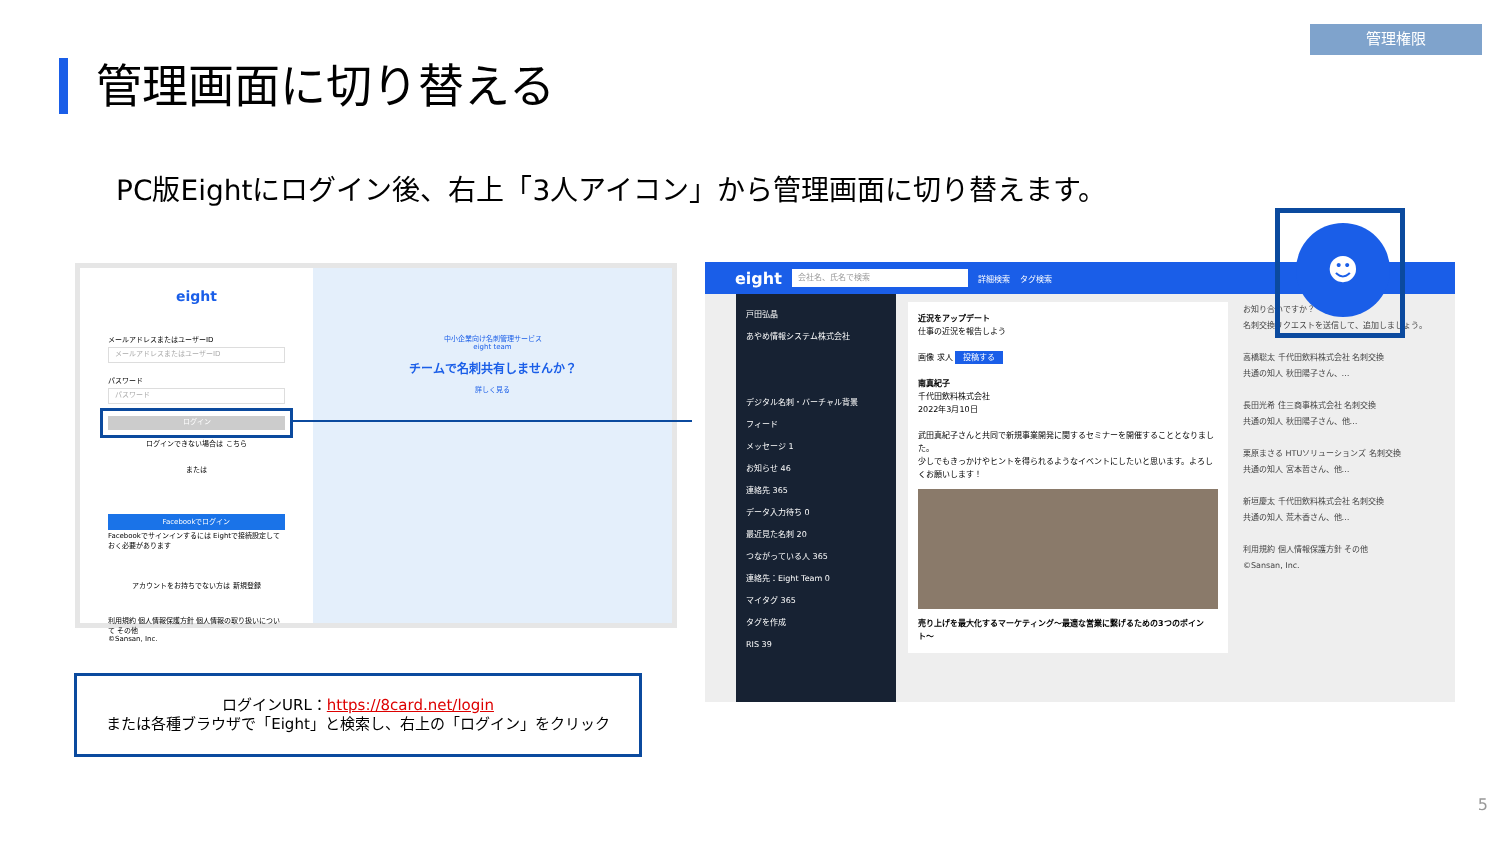管理権限
管理画面に切り替える
PC版Eightにログイン後、右上「3人アイコン」から管理画面に切り替えます。
eight
メールアドレスまたはユーザーID
メールアドレスまたはユーザーID
パスワード
パスワード
ログイン
ログインできない場合は こちら
または
Facebookでログイン
Facebookでサインインするには Eightで接続設定しておく必要があります
アカウントをお持ちでない方は 新規登録
利用規約 個人情報保護方針 個人情報の取り扱いについて その他
©Sansan, Inc.
中小企業向け名刺管理サービス
eight team
チームで名刺共有しませんか？
詳しく見る
ログインURL：https://8card.net/login
または各種ブラウザで「Eight」と検索し、右上の「ログイン」をクリック
eight 会社名、氏名で検索 詳細検索 タグ検索
戸田弘晶
あやめ情報システム株式会社
デジタル名刺・バーチャル背景
フィード
メッセージ 1
お知らせ 46
連絡先 365
データ入力待ち 0
最近見た名刺 20
つながっている人 365
連絡先：Eight Team 0
マイタグ 365
タグを作成
RIS 39
近況をアップデート
仕事の近況を報告しよう
画像 求人 投稿する
南真紀子
千代田飲料株式会社
2022年3月10日
武田真紀子さんと共同で新規事業開発に関するセミナーを開催することとなりました。
少しでもきっかけやヒントを得られるようなイベントにしたいと思います。よろしくお願いします！
売り上げを最大化するマーケティング〜最適な営業に繋げるための3つのポイント〜
お知り合いですか？
名刺交換リクエストを送信して、追加しましょう。
高橋聡太 千代田飲料株式会社 名刺交換
共通の知人 秋田陽子さん、…
長田光希 住三商事株式会社 名刺交換
共通の知人 秋田陽子さん、他…
栗原まさる HTUソリューションズ 名刺交換
共通の知人 宮本哲さん、他…
新垣慶太 千代田飲料株式会社 名刺交換
共通の知人 荒木香さん、他…
利用規約 個人情報保護方針 その他
©Sansan, Inc.
☻
5